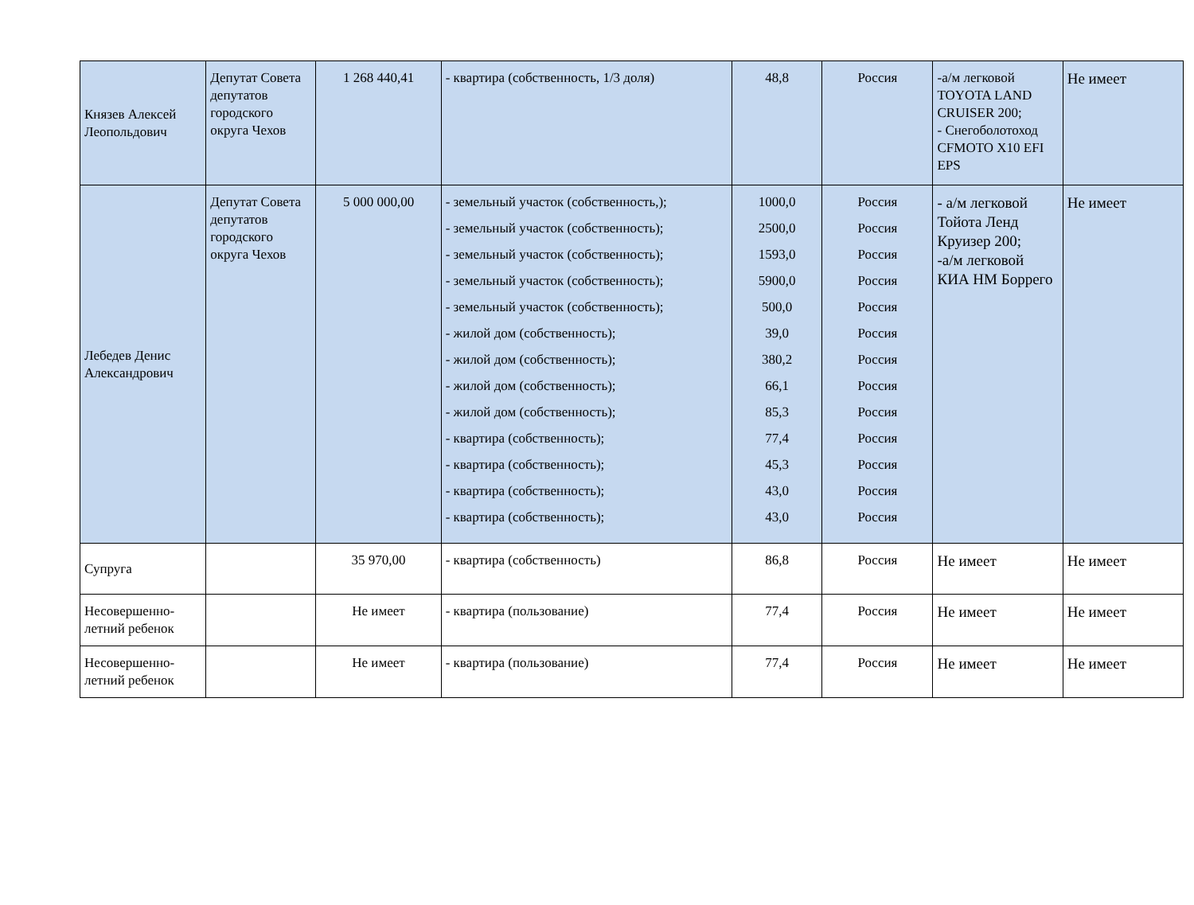| Князев Алексей Леопольдович | Депутат Совета депутатов городского округа Чехов | 1 268 440,41 | - квартира (собственность, 1/3 доля) | 48,8 | Россия | -а/м легковой TOYOTA LAND CRUISER 200; - Снегоболотоход CFMOTO X10 EFI EPS | Не имеет |
| Лебедев Денис Александрович | Депутат Совета депутатов городского округа Чехов | 5 000 000,00 | - земельный участок (собственность,); - земельный участок (собственность); - земельный участок (собственность); - земельный участок (собственность); - земельный участок (собственность); - жилой дом (собственность); - жилой дом (собственность); - жилой дом (собственность); - жилой дом (собственность); - квартира (собственность); - квартира (собственность); - квартира (собственность); - квартира (собственность); | 1000,0 2500,0 1593,0 5900,0 500,0 39,0 380,2 66,1 85,3 77,4 45,3 43,0 43,0 | Россия Россия Россия Россия Россия Россия Россия Россия Россия Россия Россия Россия Россия | - а/м легковой Тойота Ленд Круизер 200; -а/м легковой КИА НМ Боррего | Не имеет |
| Супруга | | 35 970,00 | - квартира (собственность) | 86,8 | Россия | Не имеет | Не имеет |
| Несовершенно-летний ребенок | | Не имеет | - квартира (пользование) | 77,4 | Россия | Не имеет | Не имеет |
| Несовершенно-летний ребенок | | Не имеет | - квартира (пользование) | 77,4 | Россия | Не имеет | Не имеет |